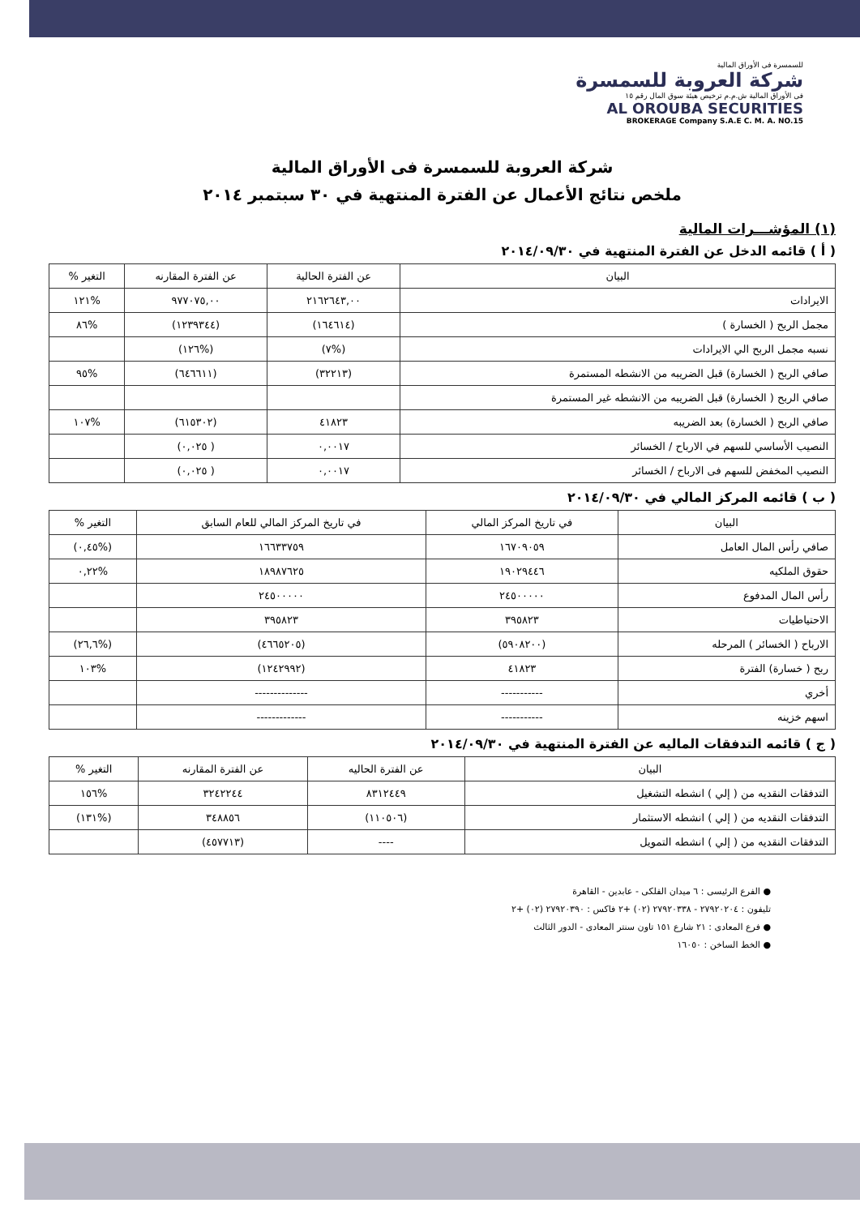للسمسرة فى الأوراق المالية
شركة العروبة للسمسرة
فى الأوراق المالية ش.م.م ترخيص هيئة سوق المال رقم ١٥
AL OROUBA SECURITIES
BROKERAGE Company S.A.E C. M. A. NO.15
شركة العروبة للسمسرة فى الأوراق المالية
ملخص نتائج الأعمال عن الفترة المنتهية في ٣٠ سبتمبر ٢٠١٤
(١) المؤشـــرات المالية
( أ ) قائمه الدخل عن الفترة المنتهية في ٢٠١٤/٠٩/٣٠
| البيان | عن الفترة الحالية | عن الفترة المقارنه | التغير % |
| --- | --- | --- | --- |
| الايرادات | ٢١٦٢٦٤٣,٠٠ | ٩٧٧٠٧٥,٠٠ | %١٢١ |
| مجمل الربح ( الخسارة ) | (١٦٤٦١٤) | (١٢٣٩٣٤٤) | %٨٦ |
| نسبه مجمل الربح الي الايرادات | (%٧) | (%١٢٦) | |
| صافي الربح ( الخسارة) قبل الضريبه من الانشطه المستمرة | (٣٢٢١٣) | (٦٤٦٦١١) | %٩٥ |
| صافي الربح ( الخسارة) قبل الضريبه من الانشطه غير المستمرة | | | |
| صافي الربح ( الخسارة) بعد الضريبه | ٤١٨٢٣ | (٦١٥٣٠٢) | %١٠٧ |
| النصيب الأساسي للسهم في الارباح / الخسائر | ٠,٠٠١٧ | ( ٠,٠٢٥) | |
| النصيب المخفض للسهم فى الارباح / الخسائر | ٠,٠٠١٧ | ( ٠,٠٢٥) | |
( ب ) قائمه المركز المالي في ٢٠١٤/٠٩/٣٠
| البيان | في تاريخ المركز المالي | في تاريخ المركز المالي للعام السابق | التغير % |
| --- | --- | --- | --- |
| صافي رأس المال العامل | ١٦٧٠٩٠٥٩ | ١٦٦٣٣٧٥٩ | (%٠,٤٥) |
| حقوق الملكيه | ١٩٠٢٩٤٤٦ | ١٨٩٨٧٦٢٥ | %٠,٢٢ |
| رأس المال المدفوع | ٢٤٥٠٠٠٠٠ | ٢٤٥٠٠٠٠٠ | |
| الاحتياطيات | ٣٩٥٨٢٣ | ٣٩٥٨٢٣ | |
| الارباح ( الخسائر ) المرحله | (٥٩٠٨٢٠٠) | (٤٦٦٥٢٠٥) | (%٢٦,٦) |
| ربح ( خسارة) الفترة | ٤١٨٢٣ | (١٢٤٢٩٩٢) | %١٠٣ |
| أخري | ----------- | -------------- | |
| اسهم خزينه | ----------- | ------------- | |
( ج ) قائمه التدفقات الماليه عن الفترة المنتهية في ٢٠١٤/٠٩/٣٠
| البيان | عن الفترة الحاليه | عن الفترة المقارنه | التغير % |
| --- | --- | --- | --- |
| التدفقات النقديه من ( إلي ) انشطه التشغيل | ٨٣١٢٤٤٩ | ٣٢٤٢٢٤٤ | %١٥٦ |
| التدفقات النقديه من ( إلي ) انشطه الاستثمار | (١١٠٥٠٦) | ٣٤٨٨٥٦ | (%١٣١) |
| التدفقات النقديه من ( إلي ) انشطه التمويل | ---- | (٤٥٧٧١٣) | |
● الفرع الرئيسى : ٦ ميدان الفلكى - عابدين - القاهرة
تليفون : ٢٧٩٢٠٢٠٤ - ٢٧٩٢٠٣٣٨ (٠٢) +٢ فاكس : ٢٧٩٢٠٣٩٠ (٠٢) +٢
● فرع المعادى : ٢١ شارع ١٥١ تاون سنتر المعادى - الدور الثالث
● الخط الساخن : ١٦٠٥٠